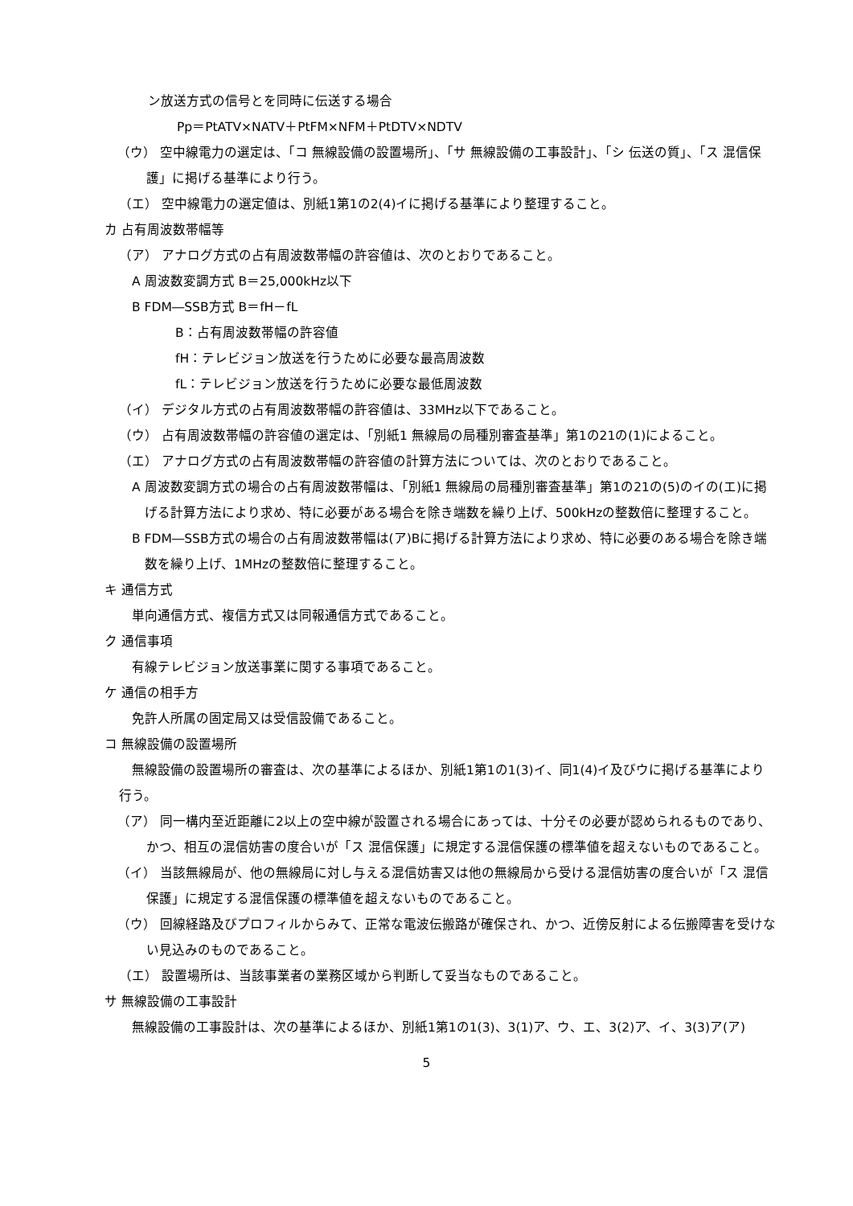ン放送方式の信号とを同時に伝送する場合
Pp＝PtATV×NATV＋PtFM×NFM＋PtDTV×NDTV
（ウ） 空中線電力の選定は、「コ 無線設備の設置場所」、「サ 無線設備の工事設計」、「シ 伝送の質」、「ス 混信保護」に掲げる基準により行う。
（エ） 空中線電力の選定値は、別紙1第1の2(4)イに掲げる基準により整理すること。
カ 占有周波数帯幅等
（ア） アナログ方式の占有周波数帯幅の許容値は、次のとおりであること。
A 周波数変調方式 B＝25,000kHz以下
B FDM―SSB方式 B＝fH－fL
B：占有周波数帯幅の許容値
fH：テレビジョン放送を行うために必要な最高周波数
fL：テレビジョン放送を行うために必要な最低周波数
（イ） デジタル方式の占有周波数帯幅の許容値は、33MHz以下であること。
（ウ） 占有周波数帯幅の許容値の選定は、「別紙1 無線局の局種別審査基準」第1の21の(1)によること。
（エ） アナログ方式の占有周波数帯幅の許容値の計算方法については、次のとおりであること。
A 周波数変調方式の場合の占有周波数帯幅は、「別紙1 無線局の局種別審査基準」第1の21の(5)のイの(エ)に掲げる計算方法により求め、特に必要がある場合を除き端数を繰り上げ、500kHzの整数倍に整理すること。
B FDM―SSB方式の場合の占有周波数帯幅は(ア)Bに掲げる計算方法により求め、特に必要のある場合を除き端数を繰り上げ、1MHzの整数倍に整理すること。
キ 通信方式
単向通信方式、複信方式又は同報通信方式であること。
ク 通信事項
有線テレビジョン放送事業に関する事項であること。
ケ 通信の相手方
免許人所属の固定局又は受信設備であること。
コ 無線設備の設置場所
無線設備の設置場所の審査は、次の基準によるほか、別紙1第1の1(3)イ、同1(4)イ及びウに掲げる基準により行う。
（ア） 同一構内至近距離に2以上の空中線が設置される場合にあっては、十分その必要が認められるものであり、かつ、相互の混信妨害の度合いが「ス 混信保護」に規定する混信保護の標準値を超えないものであること。
（イ） 当該無線局が、他の無線局に対し与える混信妨害又は他の無線局から受ける混信妨害の度合いが「ス 混信保護」に規定する混信保護の標準値を超えないものであること。
（ウ） 回線経路及びプロフィルからみて、正常な電波伝搬路が確保され、かつ、近傍反射による伝搬障害を受けない見込みのものであること。
（エ） 設置場所は、当該事業者の業務区域から判断して妥当なものであること。
サ 無線設備の工事設計
無線設備の工事設計は、次の基準によるほか、別紙1第1の1(3)、3(1)ア、ウ、エ、3(2)ア、イ、3(3)ア(ア)
5